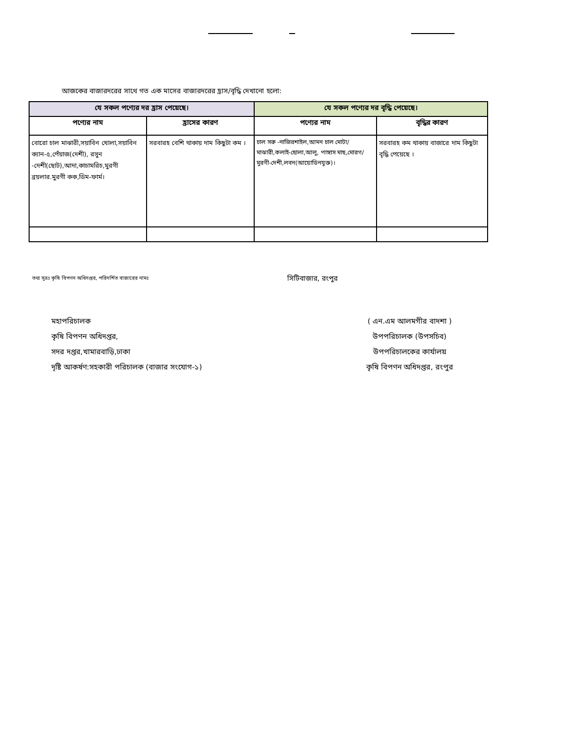আজকের বাজারদরের সাথে গত এক মাসের বাজারদরের হ্রাস/বৃদ্ধি দেখানো হলো:
| যে সকল পণ্যের দর হ্রাস পেয়েছে। | | যে সকল পণ্যের দর বৃদ্ধি পেয়েছে। | |
| --- | --- | --- | --- |
| পণ্যের নাম | হ্রাসের কারণ | পণ্যের নাম | বৃদ্ধির কারণ |
| বোরো চাল মাঝারী,সয়াবিন খোলা,সয়াবিন ক্যান-৫,পেঁয়াজ(দেশী), রসুন -দেশী(ছোট),আদা,কাচামরিচ,মুরগী ব্রয়লার.মুরগী কক,ডিম-ফার্ম। | সরবারহ বেশি থাকায় দাম কিছুটা কম । | চাল সরু -নাজিরশাইল,আমন চাল মোটা/মাঝারী,কলাই-ছোলা,আলু, পাঙ্গাস মাছ,মোরগ/মুরগী-দেশী,লবন(আয়োডিনযুক্ত)। | সরবারহ কম থাকায় বাজারে দাম কিছুটা বৃদ্ধি পেয়েছে । |
তথ্য সূত্রঃ কৃষি বিপণন অধিদপ্তর, পরিদর্শিত বাজারের নামঃ
সিটিবাজার, রংপুর
মহাপরিচালক
কৃষি বিপণন অধিদপ্তর,
সদর দপ্তর,খামারবাড়ি,ঢাকা
দৃষ্টি আকর্ষণ:সহকারী পরিচালক (বাজার সংযোগ-১)
( এন.এম আলমগীর বাদশা )
উপপরিচালক (উপসচিব)
উপপরিচালকের কার্যালয়
কৃষি বিপণন অধিদপ্তর, রংপুর